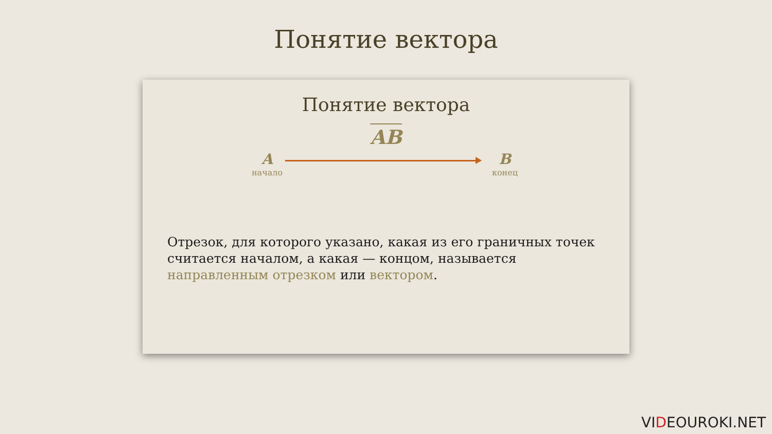Понятие вектора
Понятие вектора
AB
Aначало
Bконец
Отрезок, для которого указано, какая из его граничных точек считается началом, а какая — концом, называется направленным отрезком или вектором.
VIDEOUROKI.NET